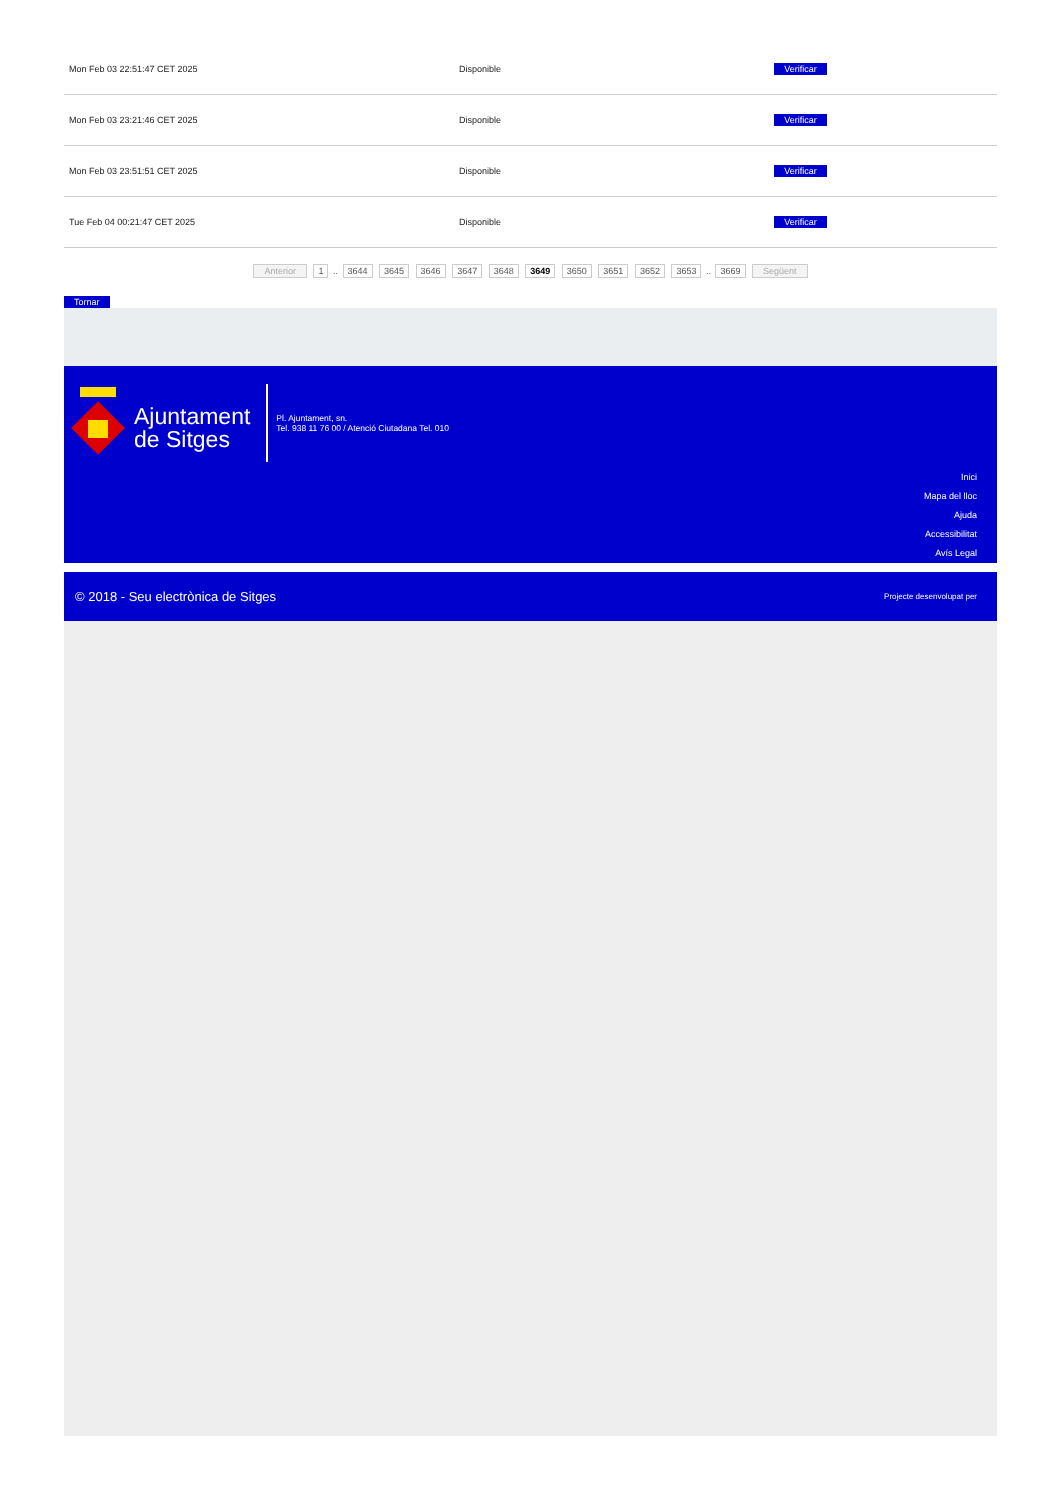| Mon Feb 03 22:51:47 CET 2025 | Disponible | Verificar |
| Mon Feb 03 23:21:46 CET 2025 | Disponible | Verificar |
| Mon Feb 03 23:51:51 CET 2025 | Disponible | Verificar |
| Tue Feb 04 00:21:47 CET 2025 | Disponible | Verificar |
Anterior 1 .. 3644 3645 3646 3647 3648 3649 3650 3651 3652 3653 .. 3669 Següent
Tornar
Ajuntament
de Sitges
Pl. Ajuntament, sn.
Tel. 938 11 76 00 / Atenció Ciutadana Tel. 010
Inici
Mapa del lloc
Ajuda
Accessibilitat
Avís Legal
© 2018 - Seu electrònica de Sitges Projecte desenvolupat per